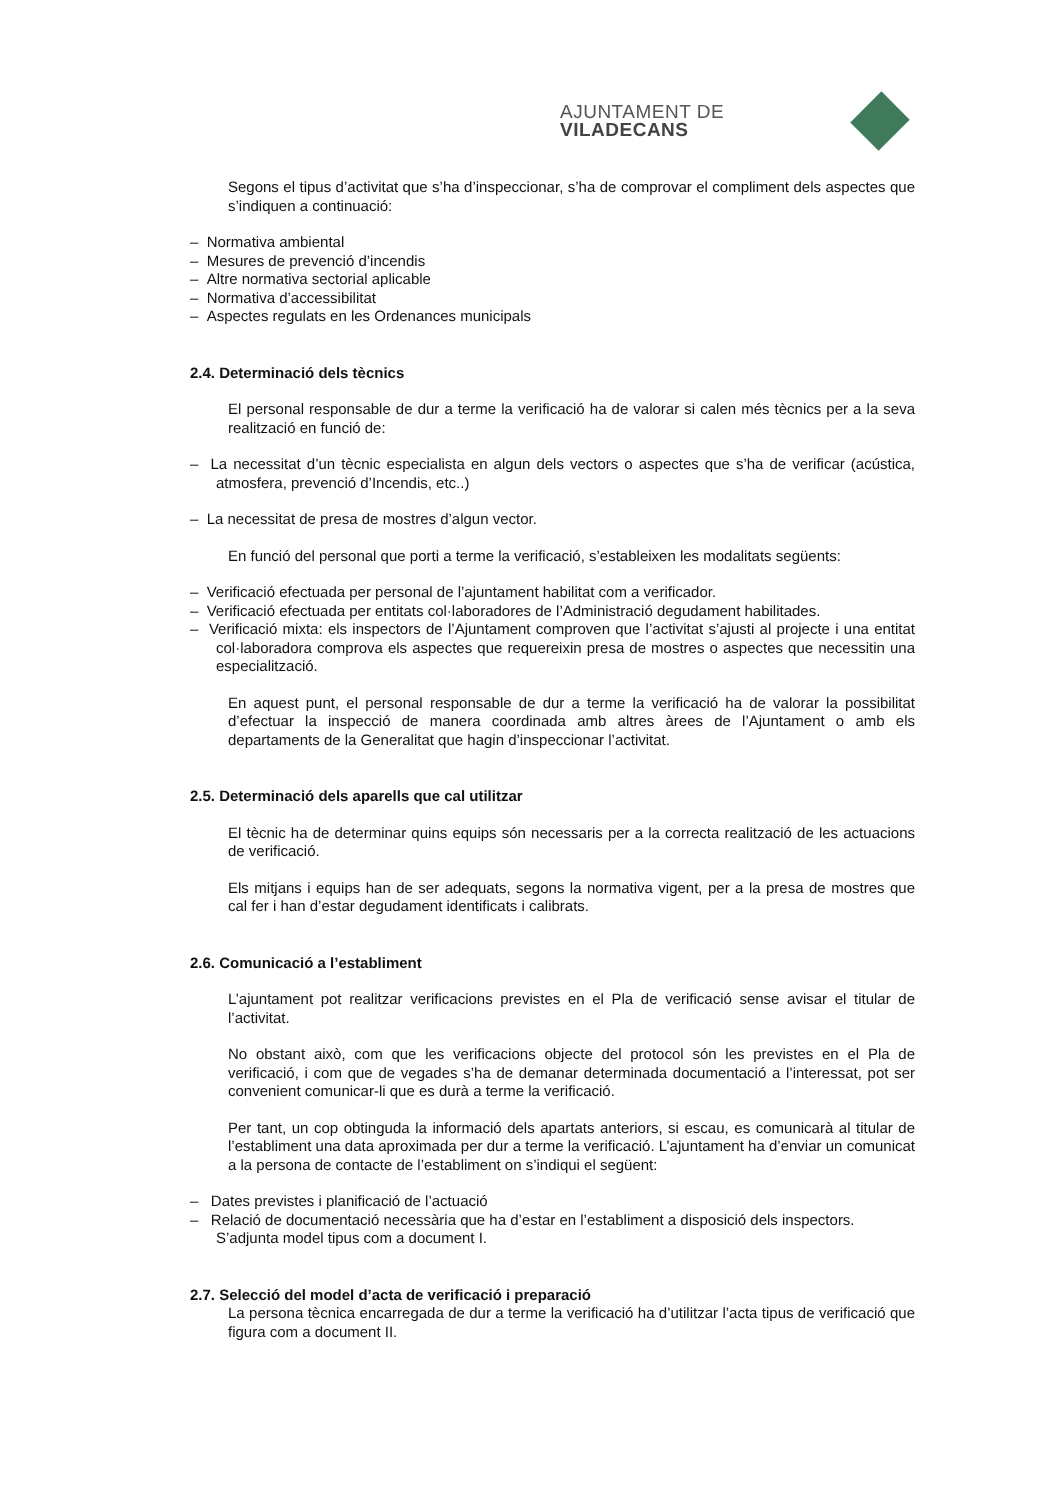AJUNTAMENT DE VILADECANS
Segons el tipus d’activitat que s’ha d’inspeccionar, s’ha de comprovar el compliment dels aspectes que s’indiquen a continuació:
– Normativa ambiental
– Mesures de prevenció d’incendis
– Altre normativa sectorial aplicable
– Normativa d’accessibilitat
– Aspectes regulats en les Ordenances municipals
2.4. Determinació dels tècnics
El personal responsable de dur a terme la verificació ha de valorar si calen més tècnics per a la seva realització en funció de:
– La necessitat d’un tècnic especialista en algun dels vectors o aspectes que s’ha de verificar (acústica, atmosfera, prevenció d’Incendis, etc..)
– La necessitat de presa de mostres d’algun vector.
En funció del personal que porti a terme la verificació, s’estableixen les modalitats següents:
– Verificació efectuada per personal de l’ajuntament habilitat com a verificador.
– Verificació efectuada per entitats col·laboradores de l’Administració degudament habilitades.
– Verificació mixta: els inspectors de l’Ajuntament comproven que l’activitat s’ajusti al projecte i una entitat col·laboradora comprova els aspectes que requereixin presa de mostres o aspectes que necessitin una especialització.
En aquest punt, el personal responsable de dur a terme la verificació ha de valorar la possibilitat d’efectuar la inspecció de manera coordinada amb altres àrees de l’Ajuntament o amb els departaments de la Generalitat que hagin d’inspeccionar l’activitat.
2.5. Determinació dels aparells que cal utilitzar
El tècnic ha de determinar quins equips són necessaris per a la correcta realització de les actuacions de verificació.
Els mitjans i equips han de ser adequats, segons la normativa vigent, per a la presa de mostres que cal fer i han d’estar degudament identificats i calibrats.
2.6. Comunicació a l’establiment
L’ajuntament pot realitzar verificacions previstes en el Pla de verificació sense avisar el titular de l’activitat.
No obstant això, com que les verificacions objecte del protocol són les previstes en el Pla de verificació, i com que de vegades s’ha de demanar determinada documentació a l’interessat, pot ser convenient comunicar-li que es durà a terme la verificació.
Per tant, un cop obtinguda la informació dels apartats anteriors, si escau, es comunicarà al titular de l’establiment una data aproximada per dur a terme la verificació. L’ajuntament ha d’enviar un comunicat a la persona de contacte de l’establiment on s’indiqui el següent:
– Dates previstes i planificació de l’actuació
– Relació de documentació necessària que ha d’estar en l’establiment a disposició dels inspectors.
S’adjunta model tipus com a document I.
2.7. Selecció del model d’acta de verificació i preparació
La persona tècnica encarregada de dur a terme la verificació ha d’utilitzar l’acta tipus de verificació que figura com a document II.